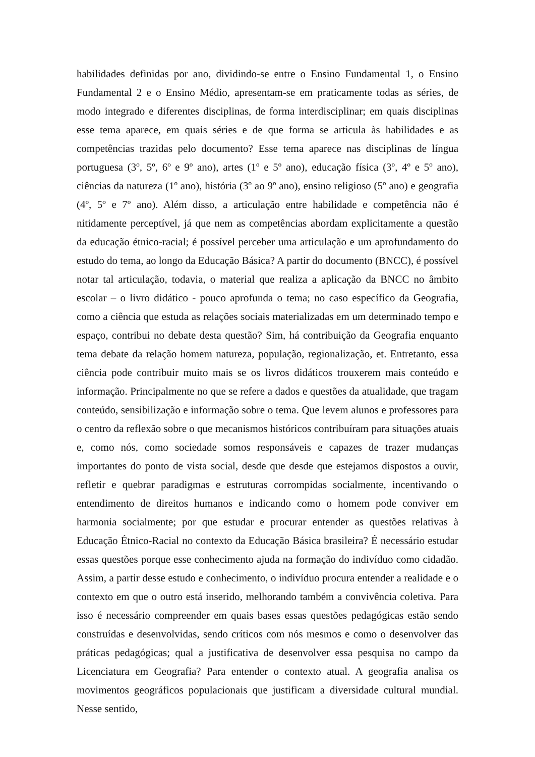habilidades definidas por ano, dividindo-se entre o Ensino Fundamental 1, o Ensino Fundamental 2 e o Ensino Médio, apresentam-se em praticamente todas as séries, de modo integrado e diferentes disciplinas, de forma interdisciplinar; em quais disciplinas esse tema aparece, em quais séries e de que forma se articula às habilidades e as competências trazidas pelo documento? Esse tema aparece nas disciplinas de língua portuguesa (3º, 5º, 6º e 9º ano), artes (1º e 5º ano), educação física (3º, 4º e 5º ano), ciências da natureza (1º ano), história (3º ao 9º ano), ensino religioso (5º ano) e geografia (4º, 5º e 7º ano). Além disso, a articulação entre habilidade e competência não é nitidamente perceptível, já que nem as competências abordam explicitamente a questão da educação étnico-racial; é possível perceber uma articulação e um aprofundamento do estudo do tema, ao longo da Educação Básica? A partir do documento (BNCC), é possível notar tal articulação, todavia, o material que realiza a aplicação da BNCC no âmbito escolar – o livro didático - pouco aprofunda o tema; no caso específico da Geografia, como a ciência que estuda as relações sociais materializadas em um determinado tempo e espaço, contribui no debate desta questão? Sim, há contribuição da Geografia enquanto tema debate da relação homem natureza, população, regionalização, et. Entretanto, essa ciência pode contribuir muito mais se os livros didáticos trouxerem mais conteúdo e informação. Principalmente no que se refere a dados e questões da atualidade, que tragam conteúdo, sensibilização e informação sobre o tema. Que levem alunos e professores para o centro da reflexão sobre o que mecanismos históricos contribuíram para situações atuais e, como nós, como sociedade somos responsáveis e capazes de trazer mudanças importantes do ponto de vista social, desde que desde que estejamos dispostos a ouvir, refletir e quebrar paradigmas e estruturas corrompidas socialmente, incentivando o entendimento de direitos humanos e indicando como o homem pode conviver em harmonia socialmente; por que estudar e procurar entender as questões relativas à Educação Étnico-Racial no contexto da Educação Básica brasileira? É necessário estudar essas questões porque esse conhecimento ajuda na formação do indivíduo como cidadão. Assim, a partir desse estudo e conhecimento, o indivíduo procura entender a realidade e o contexto em que o outro está inserido, melhorando também a convivência coletiva. Para isso é necessário compreender em quais bases essas questões pedagógicas estão sendo construídas e desenvolvidas, sendo críticos com nós mesmos e como o desenvolver das práticas pedagógicas; qual a justificativa de desenvolver essa pesquisa no campo da Licenciatura em Geografia? Para entender o contexto atual. A geografia analisa os movimentos geográficos populacionais que justificam a diversidade cultural mundial. Nesse sentido,